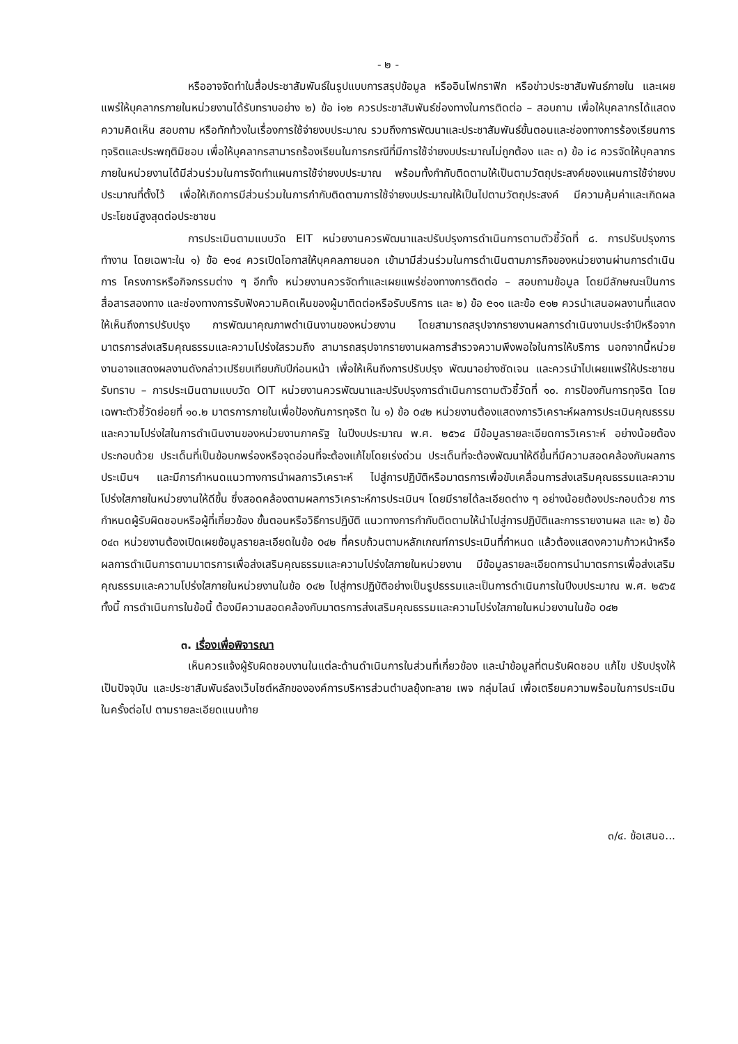- ๒ -
หรืออาจจัดทำในสื่อประชาสัมพันธ์ในรูปแบบการสรุปข้อมูล หรืออินโฟกราฟิก หรือข่าวประชาสัมพันธ์ภายใน และเผยแพร่ให้บุคลากรภายในหน่วยงานได้รับทราบอย่าง ๒) ข้อ i๑๒ ควรประชาสัมพันธ์ช่องทางในการติดต่อ – สอบถาม เพื่อให้บุคลากรได้แสดงความคิดเห็น สอบถาม หรือทักท้วงในเรื่องการใช้จ่ายงบประมาณ รวมถึงการพัฒนาและประชาสัมพันธ์ขั้นตอนและช่องทางการร้องเรียนการทุจริตและประพฤติมิชอบ เพื่อให้บุคลากรสามารถร้องเรียนในการกรณีที่มีการใช้จ่ายงบประมาณไม่ถูกต้อง และ ๓) ข้อ i๘ ควรจัดให้บุคลากรภายในหน่วยงานได้มีส่วนร่วมในการจัดทำแผนการใช้จ่ายงบประมาณ พร้อมทั้งกำกับติดตามให้เป็นตามวัตถุประสงค์ของแผนการใช้จ่ายงบประมาณที่ตั้งไว้ เพื่อให้เกิดการมีส่วนร่วมในการกำกับติดตามการใช้จ่ายงบประมาณให้เป็นไปตามวัตถุประสงค์ มีความคุ้มค่าและเกิดผลประโยชน์สูงสุดต่อประชาชน
การประเมินตามแบบวัด EIT หน่วยงานควรพัฒนาและปรับปรุงการดำเนินการตามตัวชี้วัดที่ ๘. การปรับปรุงการทำงาน โดยเฉพาะใน ๑) ข้อ e๑๔ ควรเปิดโอกาสให้บุคคลภายนอก เข้ามามีส่วนร่วมในการดำเนินตามภารกิจของหน่วยงานผ่านการดำเนินการ โครงการหรือกิจกรรมต่าง ๆ อีกทั้ง หน่วยงานควรจัดทำและเผยแพร่ช่องทางการติดต่อ – สอบถามข้อมูล โดยมีลักษณะเป็นการสื่อสารสองทาง และช่องทางการรับฟังความคิดเห็นของผู้มาติดต่อหรือรับบริการ และ ๒) ข้อ e๑๑ และข้อ e๑๒ ควรนำเสนอผลงานที่แสดงให้เห็นถึงการปรับปรุง การพัฒนาคุณภาพดำเนินงานของหน่วยงาน โดยสามารถสรุปจากรายงานผลการดำเนินงานประจำปีหรือจากมาตรการส่งเสริมคุณธรรมและความโปร่งใสรวมถึง สามารถสรุปจากรายงานผลการสำรวจความพึงพอใจในการให้บริการ นอกจากนี้หน่วยงานอาจแสดงผลงานดังกล่าวเปรียบเทียบกับปีก่อนหน้า เพื่อให้เห็นถึงการปรับปรุง พัฒนาอย่างชัดเจน และควรนำไปเผยแพร่ให้ประชาชนรับทราบ – การประเมินตามแบบวัด OIT หน่วยงานควรพัฒนาและปรับปรุงการดำเนินการตามตัวชี้วัดที่ ๑๐. การป้องกันการทุจริต โดยเฉพาะตัวชี้วัดย่อยที่ ๑๐.๒ มาตรการภายในเพื่อป้องกันการทุจริต ใน ๑) ข้อ o๔๒ หน่วยงานต้องแสดงการวิเคราะห์ผลการประเมินคุณธรรมและความโปร่งใสในการดำเนินงานของหน่วยงานภาครัฐ ในปีงบประมาณ พ.ศ. ๒๕๖๔ มีข้อมูลรายละเอียดการวิเคราะห์ อย่างน้อยต้องประกอบด้วย ประเด็นที่เป็นข้อบกพร่องหรือจุดอ่อนที่จะต้องแก้ไขโดยเร่งด่วน ประเด็นที่จะต้องพัฒนาให้ดีขึ้นที่มีความสอดคล้องกับผลการประเมินฯ และมีการกำหนดแนวทางการนำผลการวิเคราะห์ ไปสู่การปฏิบัติหรือมาตรการเพื่อขับเคลื่อนการส่งเสริมคุณธรรมและความโปร่งใสภายในหน่วยงานให้ดีขึ้น ซึ่งสอดคล้องตามผลการวิเคราะห์การประเมินฯ โดยมีรายได้ละเอียดต่าง ๆ อย่างน้อยต้องประกอบด้วย การกำหนดผู้รับผิดชอบหรือผู้ที่เกี่ยวข้อง ขั้นตอนหรือวิธีการปฏิบัติ แนวทางการกำกับติดตามให้นำไปสู่การปฏิบัติและการรายงานผล และ ๒) ข้อ o๔๓ หน่วยงานต้องเปิดเผยข้อมูลรายละเอียดในข้อ o๔๒ ที่ครบถ้วนตามหลักเกณฑ์การประเมินที่กำหนด แล้วต้องแสดงความก้าวหน้าหรือผลการดำเนินการตามมาตรการเพื่อส่งเสริมคุณธรรมและความโปร่งใสภายในหน่วยงาน มีข้อมูลรายละเอียดการนำมาตรการเพื่อส่งเสริมคุณธรรมและความโปร่งใสภายในหน่วยงานในข้อ o๔๒ ไปสู่การปฏิบัติอย่างเป็นรูปธรรมและเป็นการดำเนินการในปีงบประมาณ พ.ศ. ๒๕๖๕ ทั้งนี้ การดำเนินการในข้อนี้ ต้องมีความสอดคล้องกับมาตรการส่งเสริมคุณธรรมและความโปร่งใสภายในหน่วยงานในข้อ o๔๒
๓. เรื่องเพื่อพิจารณา
เห็นควรแจ้งผู้รับผิดชอบงานในแต่ละด้านดำเนินการในส่วนที่เกี่ยวข้อง และนำข้อมูลที่ตนรับผิดชอบ แก้ไข ปรับปรุงให้เป็นปัจจุบัน และประชาสัมพันธ์ลงเว็บไซต์หลักขององค์การบริหารส่วนตำบลยุ้งทะลาย เพจ กลุ่มไลน์ เพื่อเตรียมความพร้อมในการประเมินในครั้งต่อไป ตามรายละเอียดแนบท้าย
๓/๔. ข้อเสนอ...